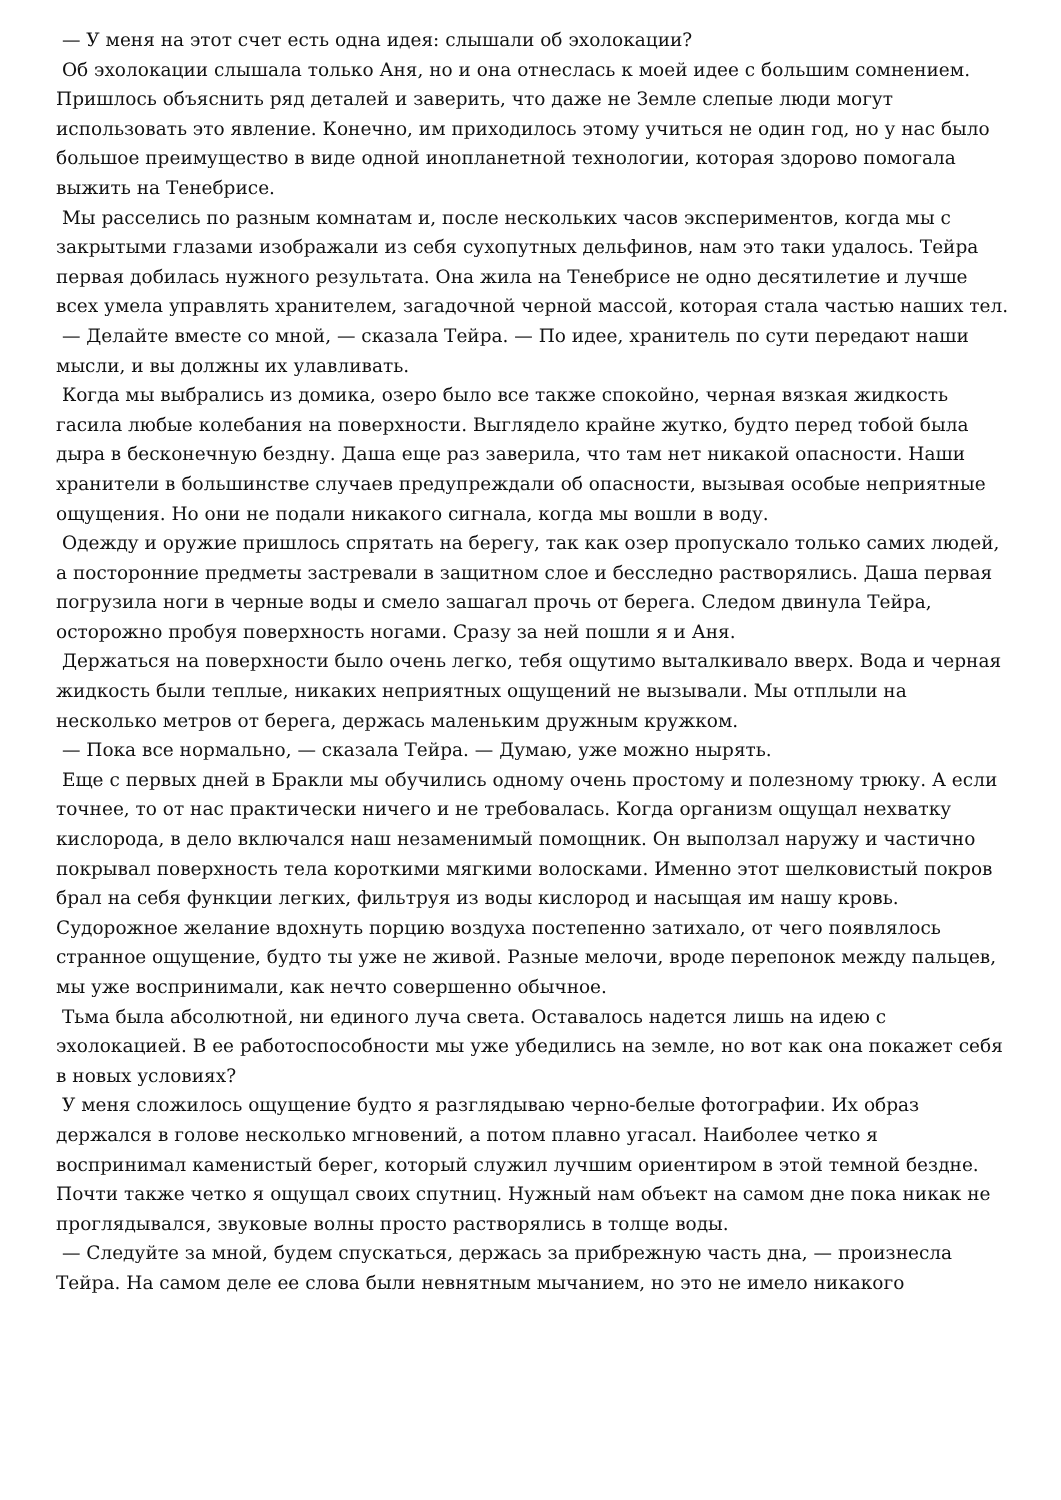— У меня на этот счет есть одна идея: слышали об эхолокации?
Об эхолокации слышала только Аня, но и она отнеслась к моей идее с большим сомнением. Пришлось объяснить ряд деталей и заверить, что даже не Земле слепые люди могут использовать это явление. Конечно, им приходилось этому учиться не один год, но у нас было большое преимущество в виде одной инопланетной технологии, которая здорово помогала выжить на Тенебрисе.
Мы расселись по разным комнатам и, после нескольких часов экспериментов, когда мы с закрытыми глазами изображали из себя сухопутных дельфинов, нам это таки удалось. Тейра первая добилась нужного результата. Она жила на Тенебрисе не одно десятилетие и лучше всех умела управлять хранителем, загадочной черной массой, которая стала частью наших тел.
— Делайте вместе со мной, — сказала Тейра. — По идее, хранитель по сути передают наши мысли, и вы должны их улавливать.
Когда мы выбрались из домика, озеро было все также спокойно, черная вязкая жидкость гасила любые колебания на поверхности. Выглядело крайне жутко, будто перед тобой была дыра в бесконечную бездну. Даша еще раз заверила, что там нет никакой опасности. Наши хранители в большинстве случаев предупреждали об опасности, вызывая особые неприятные ощущения. Но они не подали никакого сигнала, когда мы вошли в воду.
Одежду и оружие пришлось спрятать на берегу, так как озер пропускало только самих людей, а посторонние предметы застревали в защитном слое и бесследно растворялись. Даша первая погрузила ноги в черные воды и смело зашагал прочь от берега. Следом двинула Тейра, осторожно пробуя поверхность ногами. Сразу за ней пошли я и Аня.
Держаться на поверхности было очень легко, тебя ощутимо выталкивало вверх. Вода и черная жидкость были теплые, никаких неприятных ощущений не вызывали. Мы отплыли на несколько метров от берега, держась маленьким дружным кружком.
— Пока все нормально, — сказала Тейра. — Думаю, уже можно нырять.
Еще с первых дней в Бракли мы обучились одному очень простому и полезному трюку. А если точнее, то от нас практически ничего и не требовалась. Когда организм ощущал нехватку кислорода, в дело включался наш незаменимый помощник. Он выползал наружу и частично покрывал поверхность тела короткими мягкими волосками. Именно этот шелковистый покров брал на себя функции легких, фильтруя из воды кислород и насыщая им нашу кровь. Судорожное желание вдохнуть порцию воздуха постепенно затихало, от чего появлялось странное ощущение, будто ты уже не живой. Разные мелочи, вроде перепонок между пальцев, мы уже воспринимали, как нечто совершенно обычное.
Тьма была абсолютной, ни единого луча света. Оставалось надется лишь на идею с эхолокацией. В ее работоспособности мы уже убедились на земле, но вот как она покажет себя в новых условиях?
У меня сложилось ощущение будто я разглядываю черно-белые фотографии. Их образ держался в голове несколько мгновений, а потом плавно угасал. Наиболее четко я воспринимал каменистый берег, который служил лучшим ориентиром в этой темной бездне. Почти также четко я ощущал своих спутниц. Нужный нам объект на самом дне пока никак не проглядывался, звуковые волны просто растворялись в толще воды.
— Следуйте за мной, будем спускаться, держась за прибрежную часть дна, — произнесла Тейра. На самом деле ее слова были невнятным мычанием, но это не имело никакого